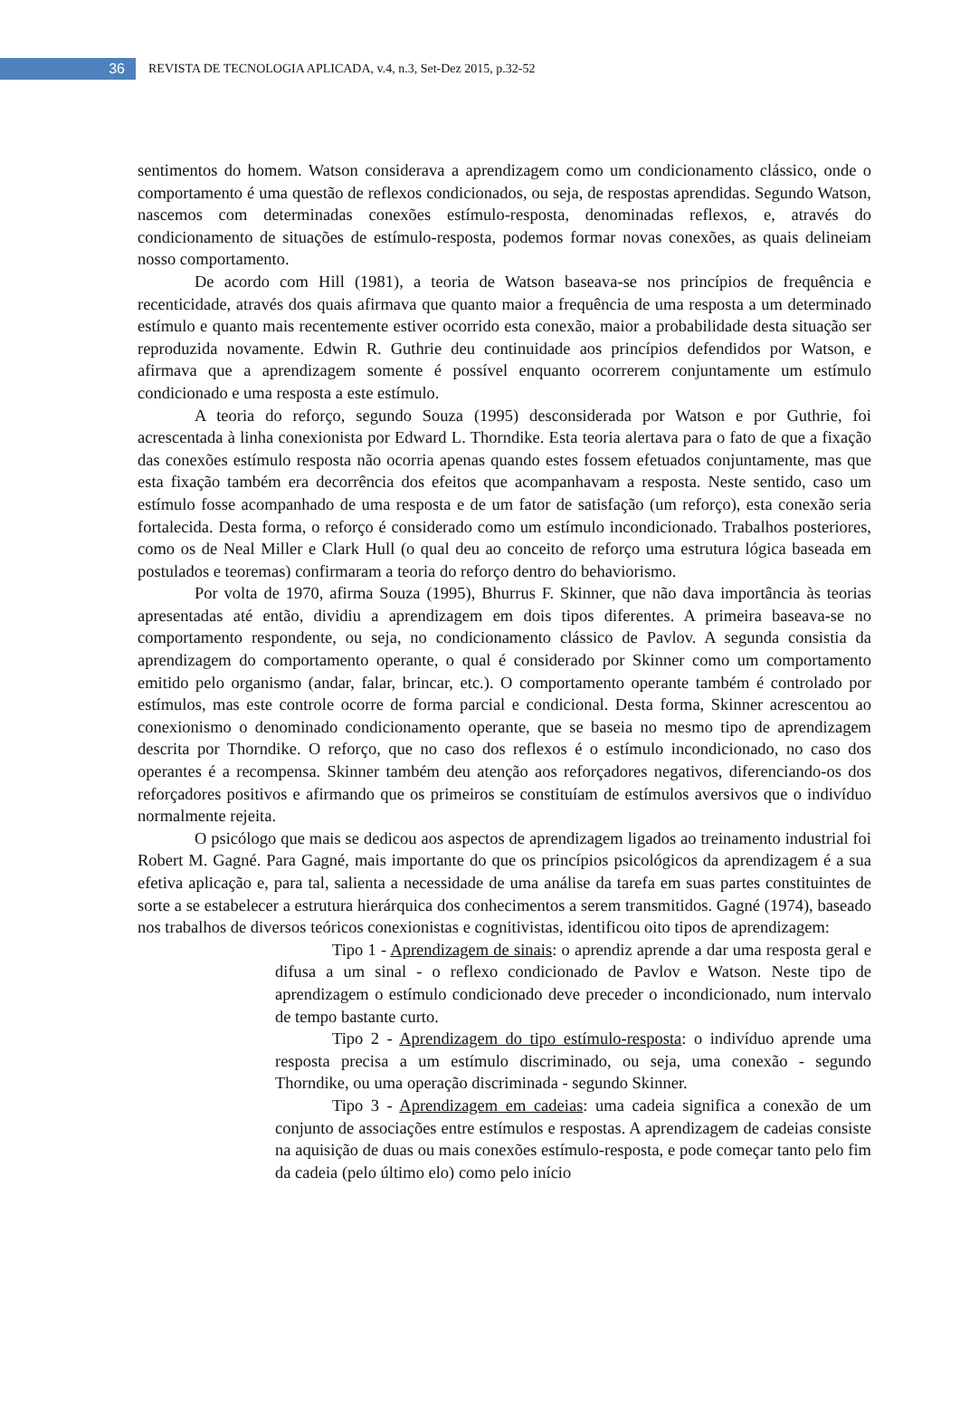36
REVISTA DE TECNOLOGIA APLICADA, v.4, n.3, Set-Dez 2015, p.32-52
sentimentos do homem. Watson considerava a aprendizagem como um condicionamento clássico, onde o comportamento é uma questão de reflexos condicionados, ou seja, de respostas aprendidas. Segundo Watson, nascemos com determinadas conexões estímulo-resposta, denominadas reflexos, e, através do condicionamento de situações de estímulo-resposta, podemos formar novas conexões, as quais delineiam nosso comportamento.
De acordo com Hill (1981), a teoria de Watson baseava-se nos princípios de frequência e recenticidade, através dos quais afirmava que quanto maior a frequência de uma resposta a um determinado estímulo e quanto mais recentemente estiver ocorrido esta conexão, maior a probabilidade desta situação ser reproduzida novamente. Edwin R. Guthrie deu continuidade aos princípios defendidos por Watson, e afirmava que a aprendizagem somente é possível enquanto ocorrerem conjuntamente um estímulo condicionado e uma resposta a este estímulo.
A teoria do reforço, segundo Souza (1995) desconsiderada por Watson e por Guthrie, foi acrescentada à linha conexionista por Edward L. Thorndike. Esta teoria alertava para o fato de que a fixação das conexões estímulo resposta não ocorria apenas quando estes fossem efetuados conjuntamente, mas que esta fixação também era decorrência dos efeitos que acompanhavam a resposta. Neste sentido, caso um estímulo fosse acompanhado de uma resposta e de um fator de satisfação (um reforço), esta conexão seria fortalecida. Desta forma, o reforço é considerado como um estímulo incondicionado. Trabalhos posteriores, como os de Neal Miller e Clark Hull (o qual deu ao conceito de reforço uma estrutura lógica baseada em postulados e teoremas) confirmaram a teoria do reforço dentro do behaviorismo.
Por volta de 1970, afirma Souza (1995), Bhurrus F. Skinner, que não dava importância às teorias apresentadas até então, dividiu a aprendizagem em dois tipos diferentes. A primeira baseava-se no comportamento respondente, ou seja, no condicionamento clássico de Pavlov. A segunda consistia da aprendizagem do comportamento operante, o qual é considerado por Skinner como um comportamento emitido pelo organismo (andar, falar, brincar, etc.). O comportamento operante também é controlado por estímulos, mas este controle ocorre de forma parcial e condicional. Desta forma, Skinner acrescentou ao conexionismo o denominado condicionamento operante, que se baseia no mesmo tipo de aprendizagem descrita por Thorndike. O reforço, que no caso dos reflexos é o estímulo incondicionado, no caso dos operantes é a recompensa. Skinner também deu atenção aos reforçadores negativos, diferenciando-os dos reforçadores positivos e afirmando que os primeiros se constituíam de estímulos aversivos que o indivíduo normalmente rejeita.
O psicólogo que mais se dedicou aos aspectos de aprendizagem ligados ao treinamento industrial foi Robert M. Gagné. Para Gagné, mais importante do que os princípios psicológicos da aprendizagem é a sua efetiva aplicação e, para tal, salienta a necessidade de uma análise da tarefa em suas partes constituintes de sorte a se estabelecer a estrutura hierárquica dos conhecimentos a serem transmitidos. Gagné (1974), baseado nos trabalhos de diversos teóricos conexionistas e cognitivistas, identificou oito tipos de aprendizagem:
Tipo 1 - Aprendizagem de sinais: o aprendiz aprende a dar uma resposta geral e difusa a um sinal - o reflexo condicionado de Pavlov e Watson. Neste tipo de aprendizagem o estímulo condicionado deve preceder o incondicionado, num intervalo de tempo bastante curto.
Tipo 2 - Aprendizagem do tipo estímulo-resposta: o indivíduo aprende uma resposta precisa a um estímulo discriminado, ou seja, uma conexão - segundo Thorndike, ou uma operação discriminada - segundo Skinner.
Tipo 3 - Aprendizagem em cadeias: uma cadeia significa a conexão de um conjunto de associações entre estímulos e respostas. A aprendizagem de cadeias consiste na aquisição de duas ou mais conexões estímulo-resposta, e pode começar tanto pelo fim da cadeia (pelo último elo) como pelo início